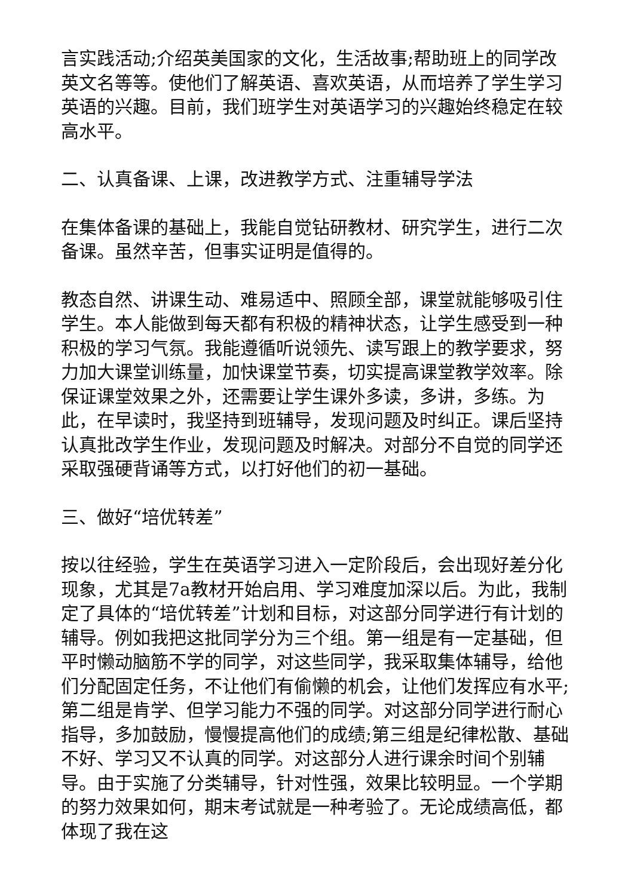言实践活动;介绍英美国家的文化，生活故事;帮助班上的同学改英文名等等。使他们了解英语、喜欢英语，从而培养了学生学习英语的兴趣。目前，我们班学生对英语学习的兴趣始终稳定在较高水平。
二、认真备课、上课，改进教学方式、注重辅导学法
在集体备课的基础上，我能自觉钻研教材、研究学生，进行二次备课。虽然辛苦，但事实证明是值得的。
教态自然、讲课生动、难易适中、照顾全部，课堂就能够吸引住学生。本人能做到每天都有积极的精神状态，让学生感受到一种积极的学习气氛。我能遵循听说领先、读写跟上的教学要求，努力加大课堂训练量，加快课堂节奏，切实提高课堂教学效率。除保证课堂效果之外，还需要让学生课外多读，多讲，多练。为此，在早读时，我坚持到班辅导，发现问题及时纠正。课后坚持认真批改学生作业，发现问题及时解决。对部分不自觉的同学还采取强硬背诵等方式，以打好他们的初一基础。
三、做好“培优转差”
按以往经验，学生在英语学习进入一定阶段后，会出现好差分化现象，尤其是7a教材开始启用、学习难度加深以后。为此，我制定了具体的“培优转差”计划和目标，对这部分同学进行有计划的辅导。例如我把这批同学分为三个组。第一组是有一定基础，但平时懒动脑筋不学的同学，对这些同学，我采取集体辅导，给他们分配固定任务，不让他们有偷懒的机会，让他们发挥应有水平;第二组是肯学、但学习能力不强的同学。对这部分同学进行耐心指导，多加鼓励，慢慢提高他们的成绩;第三组是纪律松散、基础不好、学习又不认真的同学。对这部分人进行课余时间个别辅导。由于实施了分类辅导，针对性强，效果比较明显。一个学期的努力效果如何，期末考试就是一种考验了。无论成绩高低，都体现了我在这